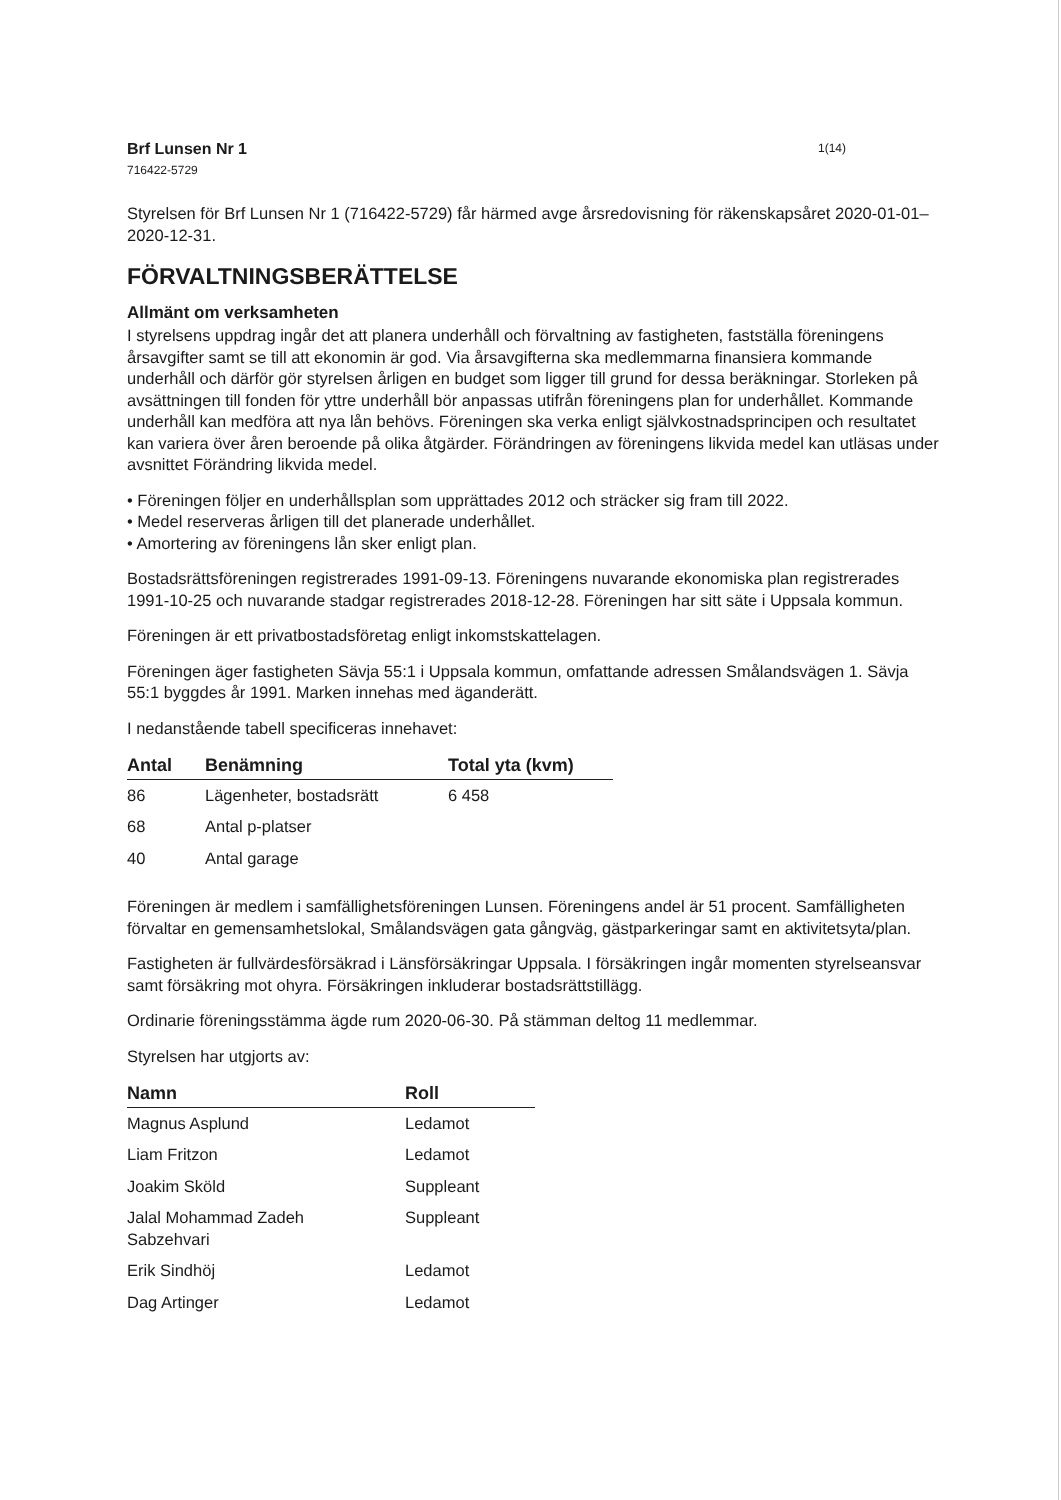Brf Lunsen Nr 1 1(14)
716422-5729
Styrelsen för Brf Lunsen Nr 1 (716422-5729) får härmed avge årsredovisning för räkenskapsåret 2020-01-01–2020-12-31.
FÖRVALTNINGSBERÄTTELSE
Allmänt om verksamheten
I styrelsens uppdrag ingår det att planera underhåll och förvaltning av fastigheten, fastställa föreningens årsavgifter samt se till att ekonomin är god. Via årsavgifterna ska medlemmarna finansiera kommande underhåll och därför gör styrelsen årligen en budget som ligger till grund for dessa beräkningar. Storleken på avsättningen till fonden för yttre underhåll bör anpassas utifrån föreningens plan for underhållet. Kommande underhåll kan medföra att nya lån behövs. Föreningen ska verka enligt självkostnadsprincipen och resultatet kan variera över åren beroende på olika åtgärder. Förändringen av föreningens likvida medel kan utläsas under avsnittet Förändring likvida medel.
• Föreningen följer en underhållsplan som upprättades 2012 och sträcker sig fram till 2022.
• Medel reserveras årligen till det planerade underhållet.
• Amortering av föreningens lån sker enligt plan.
Bostadsrättsföreningen registrerades 1991-09-13. Föreningens nuvarande ekonomiska plan registrerades 1991-10-25 och nuvarande stadgar registrerades 2018-12-28. Föreningen har sitt säte i Uppsala kommun.
Föreningen är ett privatbostadsföretag enligt inkomstskattelagen.
Föreningen äger fastigheten Sävja 55:1 i Uppsala kommun, omfattande adressen Smålandsvägen 1. Sävja 55:1 byggdes år 1991. Marken innehas med äganderätt.
I nedanstående tabell specificeras innehavet:
| Antal | Benämning | Total yta (kvm) |
| --- | --- | --- |
| 86 | Lägenheter, bostadsrätt | 6 458 |
| 68 | Antal p-platser | |
| 40 | Antal garage | |
Föreningen är medlem i samfällighetsföreningen Lunsen. Föreningens andel är 51 procent. Samfälligheten förvaltar en gemensamhetslokal, Smålandsvägen gata gångväg, gästparkeringar samt en aktivitetsyta/plan.
Fastigheten är fullvärdesförsäkrad i Länsförsäkringar Uppsala. I försäkringen ingår momenten styrelseansvar samt försäkring mot ohyra. Försäkringen inkluderar bostadsrättstillägg.
Ordinarie föreningsstämma ägde rum 2020-06-30. På stämman deltog 11 medlemmar.
Styrelsen har utgjorts av:
| Namn | Roll |
| --- | --- |
| Magnus Asplund | Ledamot |
| Liam Fritzon | Ledamot |
| Joakim Sköld | Suppleant |
| Jalal Mohammad Zadeh Sabzehvari | Suppleant |
| Erik Sindhöj | Ledamot |
| Dag Artinger | Ledamot |